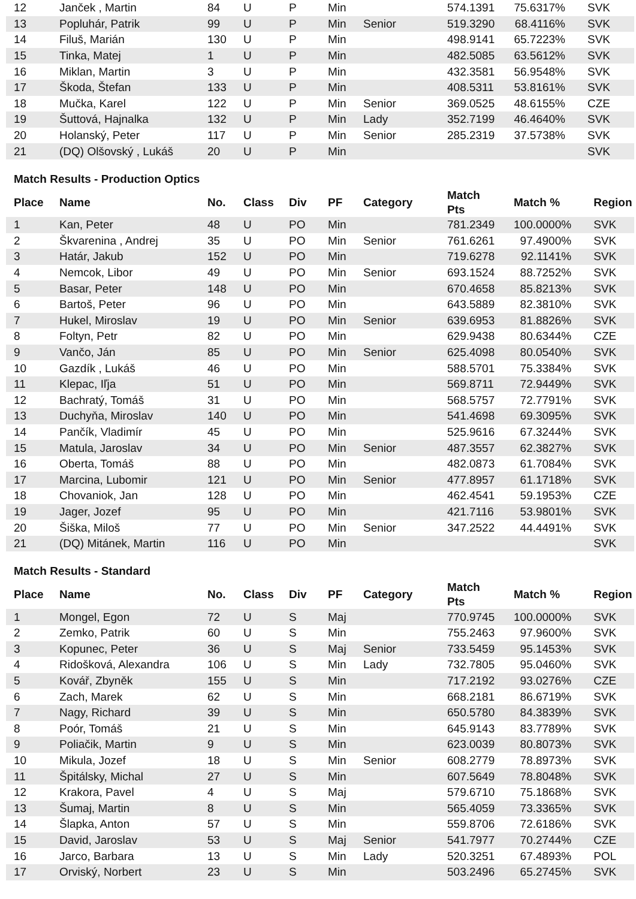| 12 | Janček , Martin | 84 | U | P | Min | | 574.1391 | 75.6317% | SVK |
| 13 | Popluhár, Patrik | 99 | U | P | Min | Senior | 519.3290 | 68.4116% | SVK |
| 14 | Filuš, Marián | 130 | U | P | Min | | 498.9141 | 65.7223% | SVK |
| 15 | Tinka, Matej | 1 | U | P | Min | | 482.5085 | 63.5612% | SVK |
| 16 | Miklan, Martin | 3 | U | P | Min | | 432.3581 | 56.9548% | SVK |
| 17 | Škoda, Štefan | 133 | U | P | Min | | 408.5311 | 53.8161% | SVK |
| 18 | Mučka, Karel | 122 | U | P | Min | Senior | 369.0525 | 48.6155% | CZE |
| 19 | Šuttová, Hajnalka | 132 | U | P | Min | Lady | 352.7199 | 46.4640% | SVK |
| 20 | Holanský, Peter | 117 | U | P | Min | Senior | 285.2319 | 37.5738% | SVK |
| 21 | (DQ) Olšovský , Lukáš | 20 | U | P | Min | | | | SVK |
Match Results - Production Optics
| Place | Name | No. | Class | Div | PF | Category | Match Pts | Match % | Region |
| --- | --- | --- | --- | --- | --- | --- | --- | --- | --- |
| 1 | Kan, Peter | 48 | U | PO | Min | | 781.2349 | 100.0000% | SVK |
| 2 | Škvarenina , Andrej | 35 | U | PO | Min | Senior | 761.6261 | 97.4900% | SVK |
| 3 | Határ, Jakub | 152 | U | PO | Min | | 719.6278 | 92.1141% | SVK |
| 4 | Nemcok, Libor | 49 | U | PO | Min | Senior | 693.1524 | 88.7252% | SVK |
| 5 | Basar, Peter | 148 | U | PO | Min | | 670.4658 | 85.8213% | SVK |
| 6 | Bartoš, Peter | 96 | U | PO | Min | | 643.5889 | 82.3810% | SVK |
| 7 | Hukel, Miroslav | 19 | U | PO | Min | Senior | 639.6953 | 81.8826% | SVK |
| 8 | Foltyn, Petr | 82 | U | PO | Min | | 629.9438 | 80.6344% | CZE |
| 9 | Vančo, Ján | 85 | U | PO | Min | Senior | 625.4098 | 80.0540% | SVK |
| 10 | Gazdík , Lukáš | 46 | U | PO | Min | | 588.5701 | 75.3384% | SVK |
| 11 | Klepac, Iľja | 51 | U | PO | Min | | 569.8711 | 72.9449% | SVK |
| 12 | Bachratý, Tomáš | 31 | U | PO | Min | | 568.5757 | 72.7791% | SVK |
| 13 | Duchyňa, Miroslav | 140 | U | PO | Min | | 541.4698 | 69.3095% | SVK |
| 14 | Pančík, Vladimír | 45 | U | PO | Min | | 525.9616 | 67.3244% | SVK |
| 15 | Matula, Jaroslav | 34 | U | PO | Min | Senior | 487.3557 | 62.3827% | SVK |
| 16 | Oberta, Tomáš | 88 | U | PO | Min | | 482.0873 | 61.7084% | SVK |
| 17 | Marcina, Lubomir | 121 | U | PO | Min | Senior | 477.8957 | 61.1718% | SVK |
| 18 | Chovaniok, Jan | 128 | U | PO | Min | | 462.4541 | 59.1953% | CZE |
| 19 | Jager, Jozef | 95 | U | PO | Min | | 421.7116 | 53.9801% | SVK |
| 20 | Šiška, Miloš | 77 | U | PO | Min | Senior | 347.2522 | 44.4491% | SVK |
| 21 | (DQ) Mitánek, Martin | 116 | U | PO | Min | | | | SVK |
Match Results - Standard
| Place | Name | No. | Class | Div | PF | Category | Match Pts | Match % | Region |
| --- | --- | --- | --- | --- | --- | --- | --- | --- | --- |
| 1 | Mongel, Egon | 72 | U | S | Maj | | 770.9745 | 100.0000% | SVK |
| 2 | Zemko, Patrik | 60 | U | S | Min | | 755.2463 | 97.9600% | SVK |
| 3 | Kopunec, Peter | 36 | U | S | Maj | Senior | 733.5459 | 95.1453% | SVK |
| 4 | Ridošková, Alexandra | 106 | U | S | Min | Lady | 732.7805 | 95.0460% | SVK |
| 5 | Kovář, Zbyněk | 155 | U | S | Min | | 717.2192 | 93.0276% | CZE |
| 6 | Zach, Marek | 62 | U | S | Min | | 668.2181 | 86.6719% | SVK |
| 7 | Nagy, Richard | 39 | U | S | Min | | 650.5780 | 84.3839% | SVK |
| 8 | Poór, Tomáš | 21 | U | S | Min | | 645.9143 | 83.7789% | SVK |
| 9 | Poliačik, Martin | 9 | U | S | Min | | 623.0039 | 80.8073% | SVK |
| 10 | Mikula, Jozef | 18 | U | S | Min | Senior | 608.2779 | 78.8973% | SVK |
| 11 | Špitálsky, Michal | 27 | U | S | Min | | 607.5649 | 78.8048% | SVK |
| 12 | Krakora, Pavel | 4 | U | S | Maj | | 579.6710 | 75.1868% | SVK |
| 13 | Šumaj, Martin | 8 | U | S | Min | | 565.4059 | 73.3365% | SVK |
| 14 | Šlapka, Anton | 57 | U | S | Min | | 559.8706 | 72.6186% | SVK |
| 15 | David, Jaroslav | 53 | U | S | Maj | Senior | 541.7977 | 70.2744% | CZE |
| 16 | Jarco, Barbara | 13 | U | S | Min | Lady | 520.3251 | 67.4893% | POL |
| 17 | Orviský, Norbert | 23 | U | S | Min | | 503.2496 | 65.2745% | SVK |